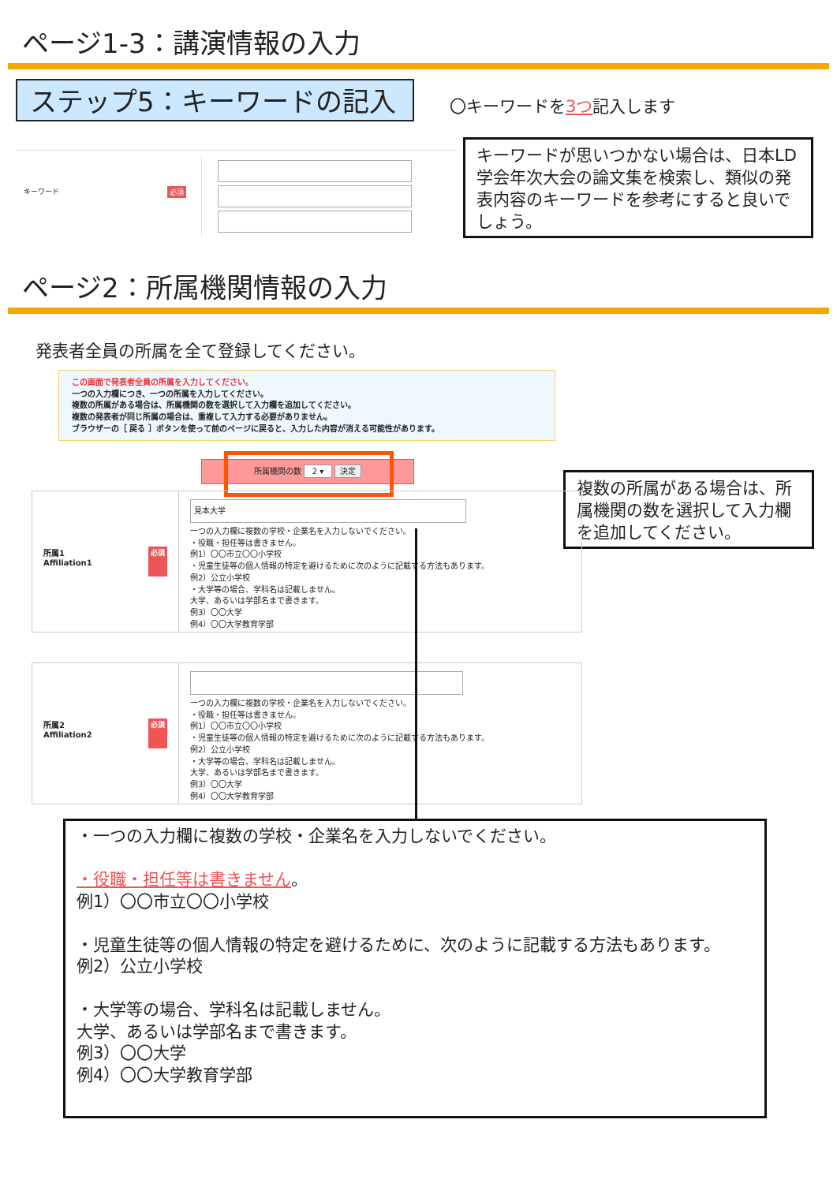ページ1-3：講演情報の入力
ステップ5：キーワードの記入 〇キーワードを3つ記入します
キーワード 必須
キーワードが思いつかない場合は、日本LD学会年次大会の論文集を検索し、類似の発表内容のキーワードを参考にすると良いでしょう。
ページ2：所属機関情報の入力
発表者全員の所属を全て登録してください。
この画面で発表者全員の所属を入力してください。
一つの入力欄につき、一つの所属を入力してください。
複数の所属がある場合は、所属機関の数を選択して入力欄を追加してください。
複数の発表者が同じ所属の場合は、重複して入力する必要がありません。
ブラウザーの［ 戻る ］ボタンを使って前のページに戻ると、入力した内容が消える可能性があります。
所属機関の数 2 ▾ 決定
複数の所属がある場合は、所属機関の数を選択して入力欄を追加してください。
所属1
Affiliation1 必須
見本大学
一つの入力欄に複数の学校・企業名を入力しないでください。
・役職・担任等は書きません。
例1）〇〇市立〇〇小学校
・児童生徒等の個人情報の特定を避けるために次のように記載する方法もあります。
例2）公立小学校
・大学等の場合、学科名は記載しません。
大学、あるいは学部名まで書きます。
例3）〇〇大学
例4）〇〇大学教育学部
所属2
Affiliation2 必須
一つの入力欄に複数の学校・企業名を入力しないでください。
・役職・担任等は書きません。
例1）〇〇市立〇〇小学校
・児童生徒等の個人情報の特定を避けるために次のように記載する方法もあります。
例2）公立小学校
・大学等の場合、学科名は記載しません。
大学、あるいは学部名まで書きます。
例3）〇〇大学
例4）〇〇大学教育学部
・一つの入力欄に複数の学校・企業名を入力しないでください。
・役職・担任等は書きません。
例1）〇〇市立〇〇小学校
・児童生徒等の個人情報の特定を避けるために、次のように記載する方法もあります。
例2）公立小学校
・大学等の場合、学科名は記載しません。
大学、あるいは学部名まで書きます。
例3）〇〇大学
例4）〇〇大学教育学部